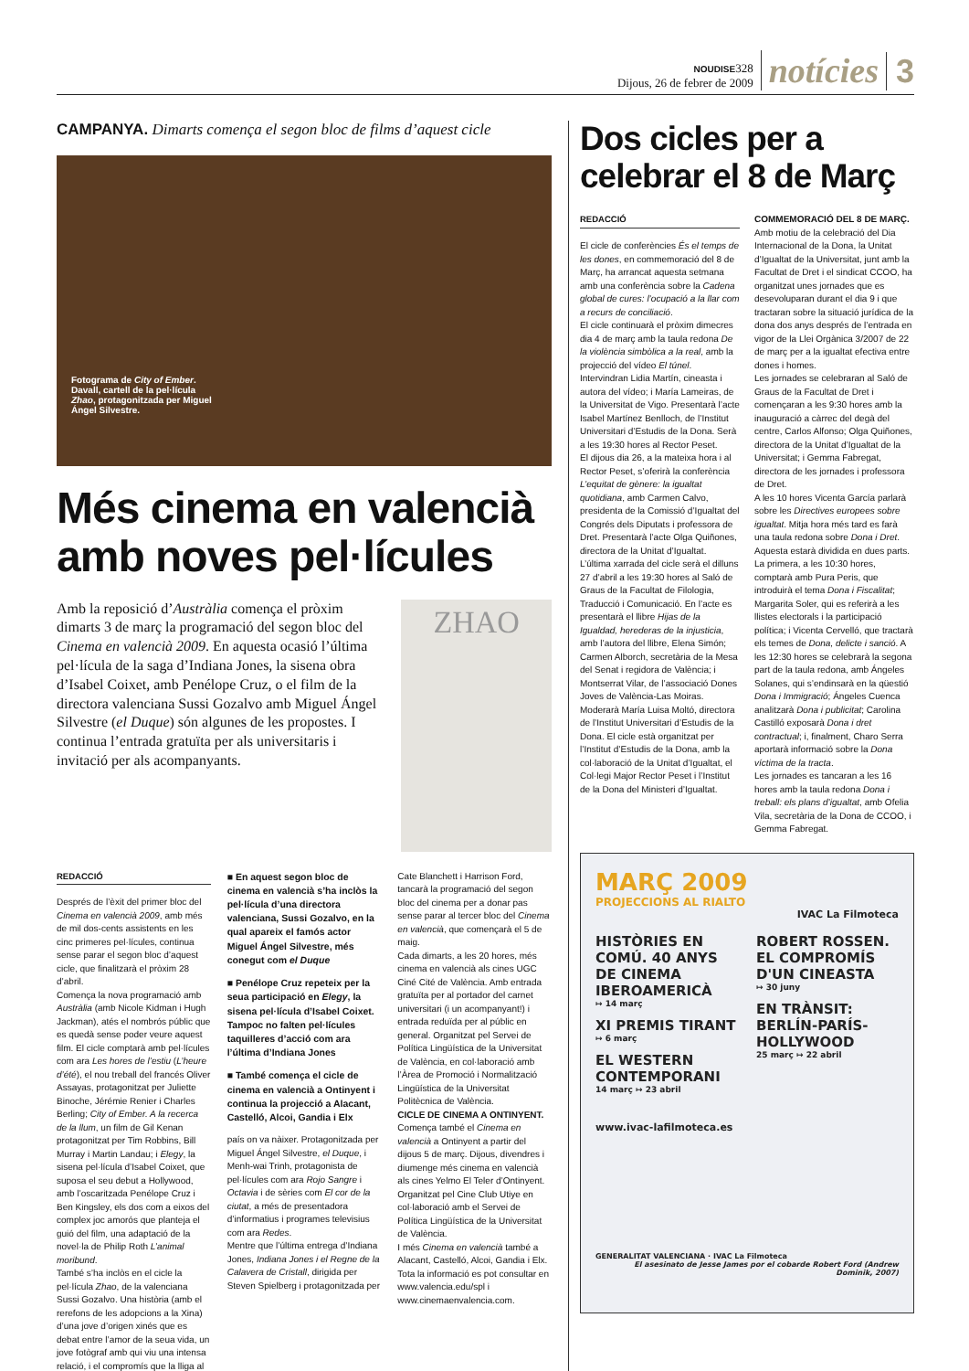NOUDISE328
Dijous, 26 de febrer de 2009
notícies
3
CAMPANYA. Dimarts comença el segon bloc de films d’aquest cicle
Fotograma de City of Ember. Davall, cartell de la pel·lícula Zhao, protagonitzada per Miguel Ángel Silvestre.
Més cinema en valencià amb noves pel·lícules
Amb la reposició d’Austràlia comença el pròxim dimarts 3 de març la programació del segon bloc del Cinema en valencià 2009. En aquesta ocasió l’última pel·lícula de la saga d’Indiana Jones, la sisena obra d’Isabel Coixet, amb Penélope Cruz, o el film de la directora valenciana Sussi Gozalvo amb Miguel Ángel Silvestre (el Duque) són algunes de les propostes. I continua l’entrada gratuïta per als universitaris i invitació per als acompanyants.
ZHAO
REDACCIÓ
Després de l’èxit del primer bloc del Cinema en valencià 2009, amb més de mil dos-cents assistents en les cinc primeres pel·lícules, continua sense parar el segon bloc d’aquest cicle, que finalitzarà el pròxim 28 d’abril.
Comença la nova programació amb Austràlia (amb Nicole Kidman i Hugh Jackman), atés el nombrós públic que es quedà sense poder veure aquest film. El cicle comptarà amb pel·lícules com ara Les hores de l’estiu (L’heure d’été), el nou treball del francés Oliver Assayas, protagonitzat per Juliette Binoche, Jérémie Renier i Charles Berling; City of Ember. A la recerca de la llum, un film de Gil Kenan protagonitzat per Tim Robbins, Bill Murray i Martin Landau; i Elegy, la sisena pel·lícula d’Isabel Coixet, que suposa el seu debut a Hollywood, amb l’oscaritzada Penélope Cruz i Ben Kingsley, els dos com a eixos del complex joc amorós que planteja el guió del film, una adaptació de la novel·la de Philip Roth L’animal moribund.
També s’ha inclòs en el cicle la pel·lícula Zhao, de la valenciana Sussi Gozalvo. Una història (amb el rerefons de les adopcions a la Xina) d’una jove d’origen xinés que es debat entre l’amor de la seua vida, un jove fotògraf amb qui viu una intensa relació, i el compromís que la lliga al
■ En aquest segon bloc de cinema en valencià s’ha inclòs la pel·lícula d’una directora valenciana, Sussi Gozalvo, en la qual apareix el famós actor Miguel Ángel Silvestre, més conegut com el Duque
■ Penélope Cruz repeteix per la seua participació en Elegy, la sisena pel·lícula d’Isabel Coixet. Tampoc no falten pel·lícules taquilleres d’acció com ara l’última d’Indiana Jones
■ També comença el cicle de cinema en valencià a Ontinyent i continua la projecció a Alacant, Castelló, Alcoi, Gandia i Elx
país on va nàixer. Protagonitzada per Miguel Ángel Silvestre, el Duque, i Menh-wai Trinh, protagonista de pel·lícules com ara Rojo Sangre i Octavia i de sèries com El cor de la ciutat, a més de presentadora d’informatius i programes televisius com ara Redes.
Mentre que l’última entrega d’Indiana Jones, Indiana Jones i el Regne de la Calavera de Cristall, dirigida per Steven Spielberg i protagonitzada per
Cate Blanchett i Harrison Ford, tancarà la programació del segon bloc del cinema per a donar pas sense parar al tercer bloc del Cinema en valencià, que començarà el 5 de maig.
Cada dimarts, a les 20 hores, més cinema en valencià als cines UGC Ciné Cité de València. Amb entrada gratuïta per al portador del carnet universitari (i un acompanyant!) i entrada reduïda per al públic en general. Organitzat pel Servei de Política Lingüística de la Universitat de València, en col·laboració amb l’Àrea de Promoció i Normalització Lingüística de la Universitat Politècnica de València.
CICLE DE CINEMA A ONTINYENT. Comença també el Cinema en valencià a Ontinyent a partir del dijous 5 de març. Dijous, divendres i diumenge més cinema en valencià als cines Yelmo El Teler d’Ontinyent. Organitzat pel Cine Club Utiye en col·laboració amb el Servei de Política Lingüística de la Universitat de València.
I més Cinema en valencià també a Alacant, Castelló, Alcoi, Gandia i Elx. Tota la informació es pot consultar en www.valencia.edu/spl i www.cinemaenvalencia.com.
Dos cicles per a celebrar el 8 de Març
REDACCIÓ
El cicle de conferències És el temps de les dones, en commemoració del 8 de Març, ha arrancat aquesta setmana amb una conferència sobre la Cadena global de cures: l’ocupació a la llar com a recurs de conciliació.
El cicle continuarà el pròxim dimecres dia 4 de març amb la taula redona De la violència simbòlica a la real, amb la projecció del vídeo El túnel. Intervindran Lidia Martín, cineasta i autora del vídeo; i María Lameiras, de la Universitat de Vigo. Presentarà l’acte Isabel Martínez Benlloch, de l’Institut Universitari d’Estudis de la Dona. Serà a les 19:30 hores al Rector Peset.
El dijous dia 26, a la mateixa hora i al Rector Peset, s’oferirà la conferència L’equitat de gènere: la igualtat quotidiana, amb Carmen Calvo, presidenta de la Comissió d’Igualtat del Congrés dels Diputats i professora de Dret. Presentarà l’acte Olga Quiñones, directora de la Unitat d’Igualtat.
L’última xarrada del cicle serà el dilluns 27 d’abril a les 19:30 hores al Saló de Graus de la Facultat de Filologia, Traducció i Comunicació. En l’acte es presentarà el llibre Hijas de la Igualdad, herederas de la injusticia, amb l’autora del llibre, Elena Simón; Carmen Alborch, secretària de la Mesa del Senat i regidora de València; i Montserrat Vilar, de l’associació Dones Joves de València-Las Moiras. Moderarà María Luisa Moltó, directora de l’Institut Universitari d’Estudis de la Dona. El cicle està organitzat per l’Institut d’Estudis de la Dona, amb la col·laboració de la Unitat d’Igualtat, el Col·legi Major Rector Peset i l’Institut de la Dona del Ministeri d’Igualtat.
COMMEMORACIÓ DEL 8 DE MARÇ. Amb motiu de la celebració del Dia Internacional de la Dona, la Unitat d’Igualtat de la Universitat, junt amb la Facultat de Dret i el sindicat CCOO, ha organitzat unes jornades que es desevoluparan durant el dia 9 i que tractaran sobre la situació jurídica de la dona dos anys després de l’entrada en vigor de la Llei Orgànica 3/2007 de 22 de març per a la igualtat efectiva entre dones i homes.
Les jornades se celebraran al Saló de Graus de la Facultat de Dret i començaran a les 9:30 hores amb la inauguració a càrrec del degà del centre, Carlos Alfonso; Olga Quiñones, directora de la Unitat d’Igualtat de la Universitat; i Gemma Fabregat, directora de les jornades i professora de Dret.
A les 10 hores Vicenta García parlarà sobre les Directives europees sobre igualtat. Mitja hora més tard es farà una taula redona sobre Dona i Dret. Aquesta estarà dividida en dues parts. La primera, a les 10:30 hores, comptarà amb Pura Peris, que introduirà el tema Dona i Fiscalitat; Margarita Soler, qui es referirà a les llistes electorals i la participació política; i Vicenta Cervelló, que tractarà els temes de Dona, delicte i sanció. A les 12:30 hores se celebrarà la segona part de la taula redona, amb Ángeles Solanes, qui s’endinsarà en la qüestió Dona i Immigració; Ángeles Cuenca analitzarà Dona i publicitat; Carolina Castilló exposarà Dona i dret contractual; i, finalment, Charo Serra aportarà informació sobre la Dona víctima de la tracta.
Les jornades es tancaran a les 16 hores amb la taula redona Dona i treball: els plans d’igualtat, amb Ofelia Vila, secretària de la Dona de CCOO, i Gemma Fabregat.
MARÇ 2009
PROJECCIONS AL RIALTO
IVAC La Filmoteca
HISTÒRIES EN COMÚ. 40 ANYS DE CINEMA IBEROAMERICÀ
↦ 14 març
XI PREMIS TIRANT
↦ 6 març
EL WESTERN CONTEMPORANI
14 març ↦ 23 abril
ROBERT ROSSEN. EL COMPROMÍS D'UN CINEASTA
↦ 30 juny
EN TRÀNSIT: BERLÍN-PARÍS-HOLLYWOOD
25 març ↦ 22 abril
www.ivac-lafilmoteca.es
GENERALITAT VALENCIANA · IVAC La Filmoteca
El asesinato de Jesse James por el cobarde Robert Ford (Andrew Dominik, 2007)